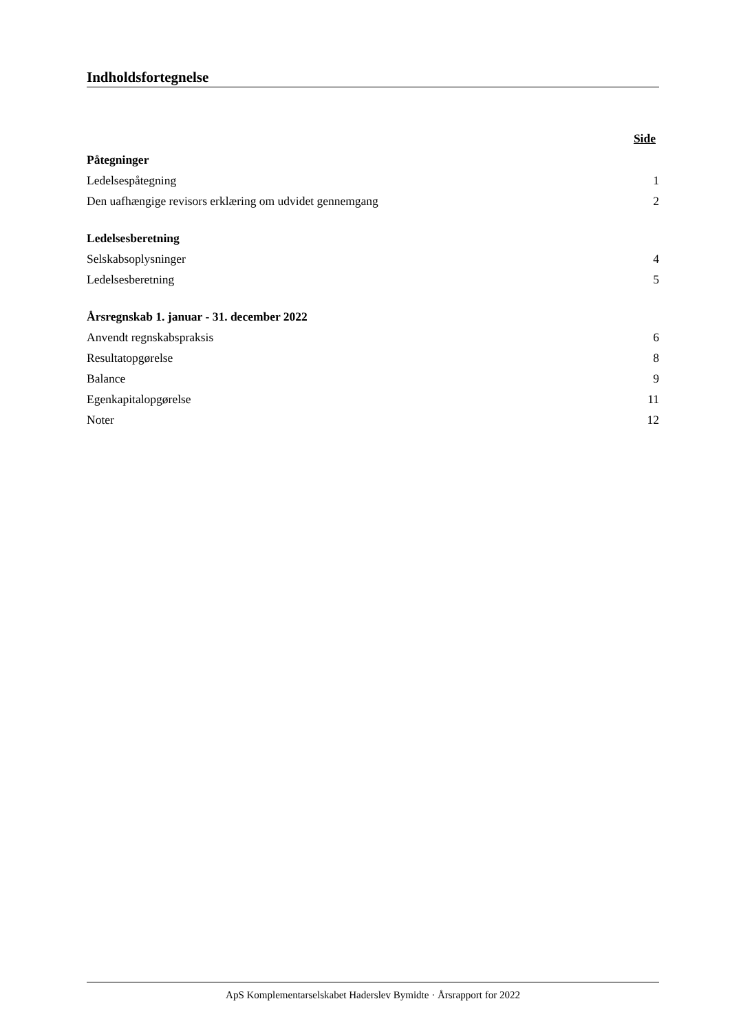Indholdsfortegnelse
| | Side |
| Påtegninger | |
| Ledelsespåtegning | 1 |
| Den uafhængige revisors erklæring om udvidet gennemgang | 2 |
| Ledelsesberetning | |
| Selskabsoplysninger | 4 |
| Ledelsesberetning | 5 |
| Årsregnskab 1. januar - 31. december 2022 | |
| Anvendt regnskabspraksis | 6 |
| Resultatopgørelse | 8 |
| Balance | 9 |
| Egenkapitalopgørelse | 11 |
| Noter | 12 |
ApS Komplementarselskabet Haderslev Bymidte · Årsrapport for 2022